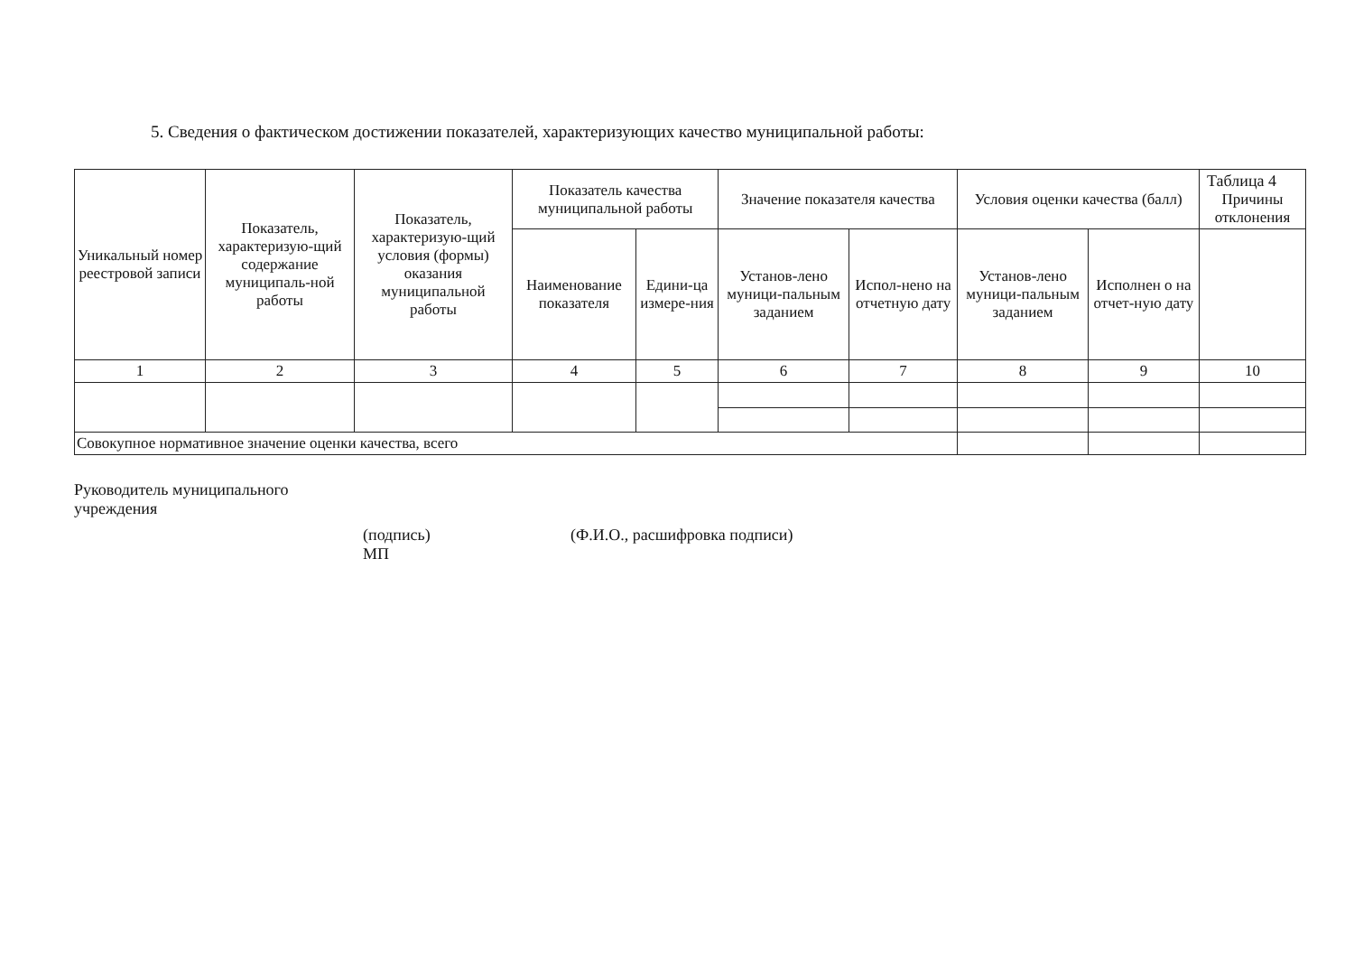5. Сведения о фактическом достижении показателей, характеризующих качество муниципальной работы:
| Уникальный номер реестровой записи | Показатель, характеризую-щий содержание муниципаль-ной работы | Показатель, характеризую-щий условия (формы) оказания муниципальной работы | Показатель качества муниципальной работы | | Значение показателя качества | | Условия оценки качества (балл) | | Таблица 4 Причины отклонения |
| --- | --- | --- | --- | --- | --- | --- | --- | --- | --- |
| | | | Наименование показателя | Едини-ца измере-ния | Установ-лено муници-пальным заданием | Испол-нено на отчетную дату | Установ-лено муници-пальным заданием | Исполнен о на отчет-ную дату | |
| 1 | 2 | 3 | 4 | 5 | 6 | 7 | 8 | 9 | 10 |
| Совокупное нормативное значение оценки качества, всего | | | | | | | | | |
Руководитель муниципального
учреждения
(подпись)
МП
(Ф.И.О., расшифровка подписи)